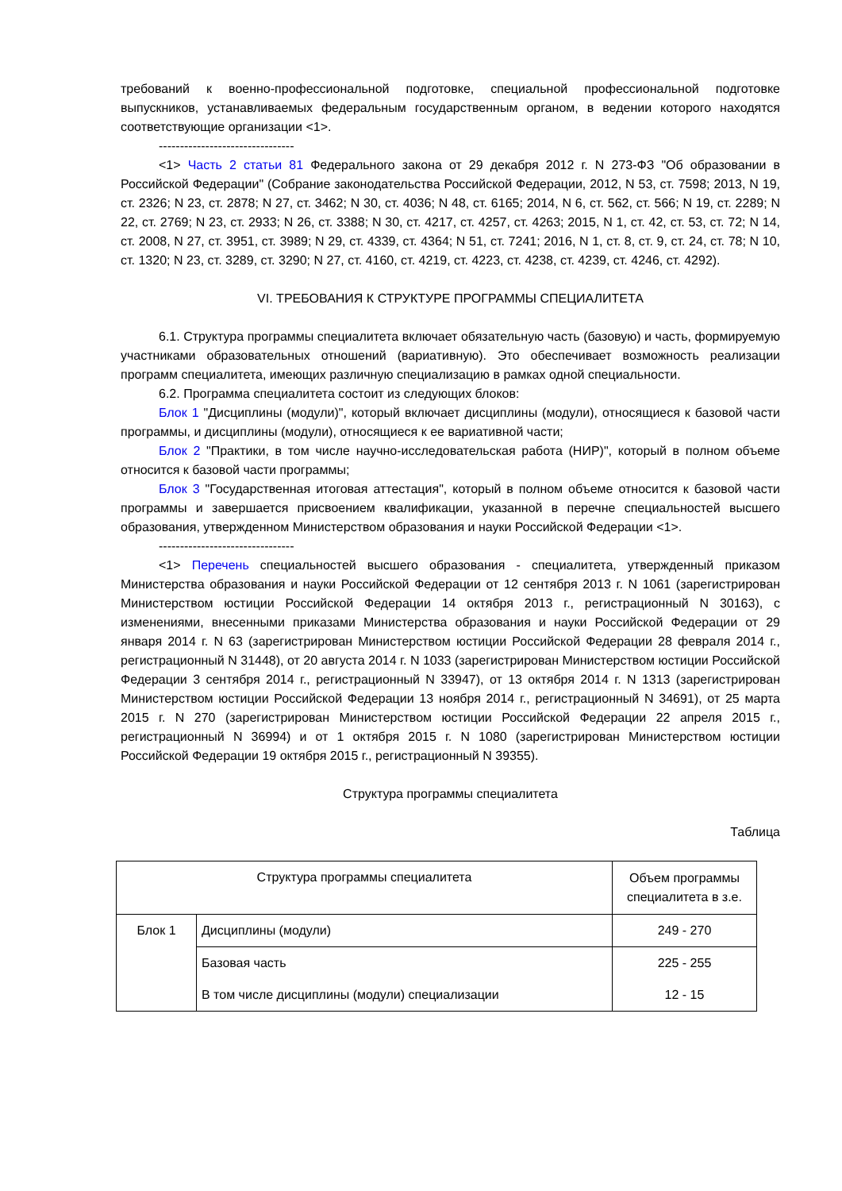требований к военно-профессиональной подготовке, специальной профессиональной подготовке выпускников, устанавливаемых федеральным государственным органом, в ведении которого находятся соответствующие организации <1>.
--------------------------------
<1> Часть 2 статьи 81 Федерального закона от 29 декабря 2012 г. N 273-ФЗ "Об образовании в Российской Федерации" (Собрание законодательства Российской Федерации, 2012, N 53, ст. 7598; 2013, N 19, ст. 2326; N 23, ст. 2878; N 27, ст. 3462; N 30, ст. 4036; N 48, ст. 6165; 2014, N 6, ст. 562, ст. 566; N 19, ст. 2289; N 22, ст. 2769; N 23, ст. 2933; N 26, ст. 3388; N 30, ст. 4217, ст. 4257, ст. 4263; 2015, N 1, ст. 42, ст. 53, ст. 72; N 14, ст. 2008, N 27, ст. 3951, ст. 3989; N 29, ст. 4339, ст. 4364; N 51, ст. 7241; 2016, N 1, ст. 8, ст. 9, ст. 24, ст. 78; N 10, ст. 1320; N 23, ст. 3289, ст. 3290; N 27, ст. 4160, ст. 4219, ст. 4223, ст. 4238, ст. 4239, ст. 4246, ст. 4292).
VI. ТРЕБОВАНИЯ К СТРУКТУРЕ ПРОГРАММЫ СПЕЦИАЛИТЕТА
6.1. Структура программы специалитета включает обязательную часть (базовую) и часть, формируемую участниками образовательных отношений (вариативную). Это обеспечивает возможность реализации программ специалитета, имеющих различную специализацию в рамках одной специальности.
6.2. Программа специалитета состоит из следующих блоков:
Блок 1 "Дисциплины (модули)", который включает дисциплины (модули), относящиеся к базовой части программы, и дисциплины (модули), относящиеся к ее вариативной части;
Блок 2 "Практики, в том числе научно-исследовательская работа (НИР)", который в полном объеме относится к базовой части программы;
Блок 3 "Государственная итоговая аттестация", который в полном объеме относится к базовой части программы и завершается присвоением квалификации, указанной в перечне специальностей высшего образования, утвержденном Министерством образования и науки Российской Федерации <1>.
--------------------------------
<1> Перечень специальностей высшего образования - специалитета, утвержденный приказом Министерства образования и науки Российской Федерации от 12 сентября 2013 г. N 1061 (зарегистрирован Министерством юстиции Российской Федерации 14 октября 2013 г., регистрационный N 30163), с изменениями, внесенными приказами Министерства образования и науки Российской Федерации от 29 января 2014 г. N 63 (зарегистрирован Министерством юстиции Российской Федерации 28 февраля 2014 г., регистрационный N 31448), от 20 августа 2014 г. N 1033 (зарегистрирован Министерством юстиции Российской Федерации 3 сентября 2014 г., регистрационный N 33947), от 13 октября 2014 г. N 1313 (зарегистрирован Министерством юстиции Российской Федерации 13 ноября 2014 г., регистрационный N 34691), от 25 марта 2015 г. N 270 (зарегистрирован Министерством юстиции Российской Федерации 22 апреля 2015 г., регистрационный N 36994) и от 1 октября 2015 г. N 1080 (зарегистрирован Министерством юстиции Российской Федерации 19 октября 2015 г., регистрационный N 39355).
Структура программы специалитета
Таблица
| Структура программы специалитета | | Объем программы специалитета в з.е. |
| --- | --- | --- |
| Блок 1 | Дисциплины (модули) | 249 - 270 |
| | Базовая часть | 225 - 255 |
| | В том числе дисциплины (модули) специализации | 12 - 15 |